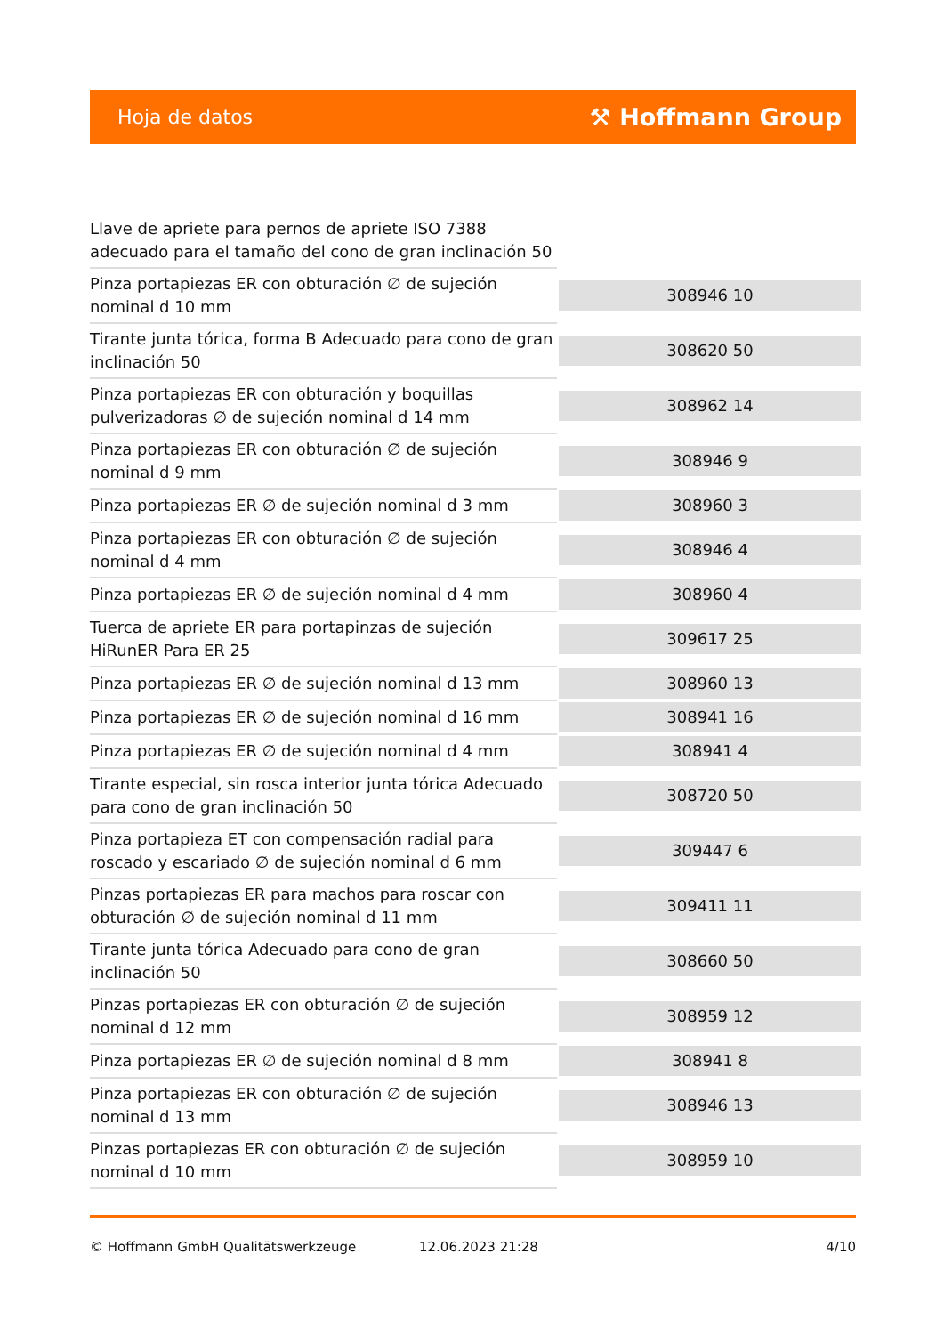Hoja de datos ⚒ Hoffmann Group
| Llave de apriete para pernos de apriete ISO 7388 adecuado para el tamaño del cono de gran inclinación 50 | |
| Pinza portapiezas ER con obturación ∅ de sujeción nominal d 10 mm | 308946 10 |
| Tirante junta tórica, forma B Adecuado para cono de gran inclinación 50 | 308620 50 |
| Pinza portapiezas ER con obturación y boquillas pulverizadoras ∅ de sujeción nominal d 14 mm | 308962 14 |
| Pinza portapiezas ER con obturación ∅ de sujeción nominal d 9 mm | 308946 9 |
| Pinza portapiezas ER ∅ de sujeción nominal d 3 mm | 308960 3 |
| Pinza portapiezas ER con obturación ∅ de sujeción nominal d 4 mm | 308946 4 |
| Pinza portapiezas ER ∅ de sujeción nominal d 4 mm | 308960 4 |
| Tuerca de apriete ER para portapinzas de sujeción HiRunER Para ER 25 | 309617 25 |
| Pinza portapiezas ER ∅ de sujeción nominal d 13 mm | 308960 13 |
| Pinza portapiezas ER ∅ de sujeción nominal d 16 mm | 308941 16 |
| Pinza portapiezas ER ∅ de sujeción nominal d 4 mm | 308941 4 |
| Tirante especial, sin rosca interior junta tórica Adecuado para cono de gran inclinación 50 | 308720 50 |
| Pinza portapieza ET con compensación radial para roscado y escariado ∅ de sujeción nominal d 6 mm | 309447 6 |
| Pinzas portapiezas ER para machos para roscar con obturación ∅ de sujeción nominal d 11 mm | 309411 11 |
| Tirante junta tórica Adecuado para cono de gran inclinación 50 | 308660 50 |
| Pinzas portapiezas ER con obturación ∅ de sujeción nominal d 12 mm | 308959 12 |
| Pinza portapiezas ER ∅ de sujeción nominal d 8 mm | 308941 8 |
| Pinza portapiezas ER con obturación ∅ de sujeción nominal d 13 mm | 308946 13 |
| Pinzas portapiezas ER con obturación ∅ de sujeción nominal d 10 mm | 308959 10 |
© Hoffmann GmbH Qualitätswerkzeuge 12.06.2023 21:28 4/10